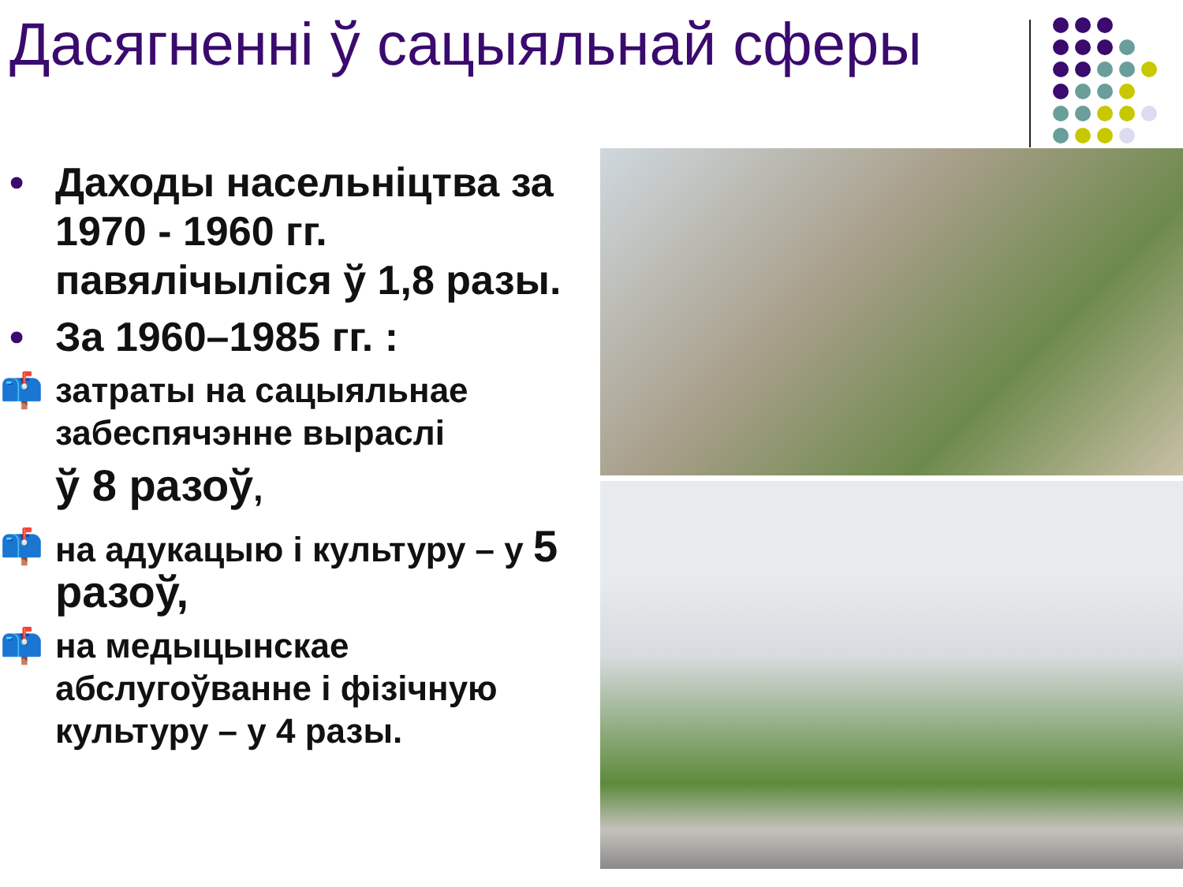Дасягненні ў сацыяльнай сферы
• Даходы насельніцтва за 1970 - 1960 гг. павялічыліся ў 1,8 разы.
• За 1960–1985 гг. :
📫 затраты на сацыяльнае забеспячэнне выраслі
ў 8 разоў,
📫 на адукацыю і культуру – у 5 разоў,
📫 на медыцынскае абслугоўванне і фізічную культуру – у 4 разы.